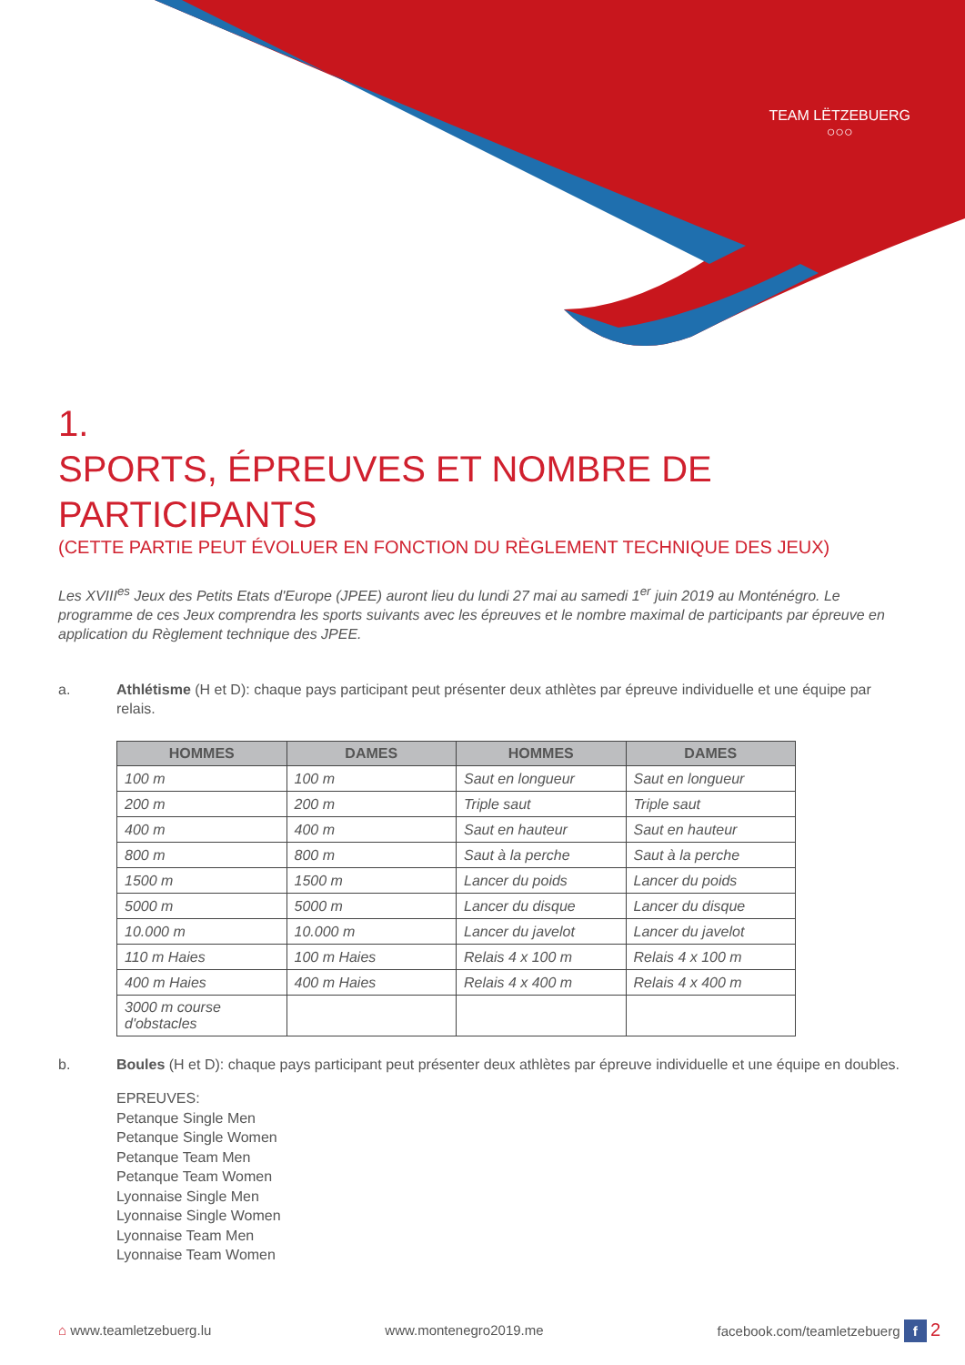TEAM LËTZEBUERG
○○○
1.
SPORTS, ÉPREUVES ET NOMBRE DE PARTICIPANTS
(CETTE PARTIE PEUT ÉVOLUER EN FONCTION DU RÈGLEMENT TECHNIQUE DES JEUX)
Les XVIII<sup>es</sup> Jeux des Petits Etats d'Europe (JPEE) auront lieu du lundi 27 mai au samedi 1<sup>er</sup> juin 2019 au Monténégro. Le programme de ces Jeux comprendra les sports suivants avec les épreuves et le nombre maximal de participants par épreuve en application du Règlement technique des JPEE.
a. Athlétisme (H et D): chaque pays participant peut présenter deux athlètes par épreuve individuelle et une équipe par relais.
| HOMMES | DAMES | HOMMES | DAMES |
| --- | --- | --- | --- |
| 100 m | 100 m | Saut en longueur | Saut en longueur |
| 200 m | 200 m | Triple saut | Triple saut |
| 400 m | 400 m | Saut en hauteur | Saut en hauteur |
| 800 m | 800 m | Saut à la perche | Saut à la perche |
| 1500 m | 1500 m | Lancer du poids | Lancer du poids |
| 5000 m | 5000 m | Lancer du disque | Lancer du disque |
| 10.000 m | 10.000 m | Lancer du javelot | Lancer du javelot |
| 110 m Haies | 100 m Haies | Relais 4 x 100 m | Relais 4 x 100 m |
| 400 m Haies | 400 m Haies | Relais 4 x 400 m | Relais 4 x 400 m |
| 3000 m course d'obstacles | | | |
b. Boules (H et D): chaque pays participant peut présenter deux athlètes par épreuve individuelle et une équipe en doubles.
EPREUVES:
Petanque Single Men
Petanque Single Women
Petanque Team Men
Petanque Team Women
Lyonnaise Single Men
Lyonnaise Single Women
Lyonnaise Team Men
Lyonnaise Team Women
⌂ www.teamletzebuerg.lu www.montenegro2019.me facebook.com/teamletzebuerg f 2